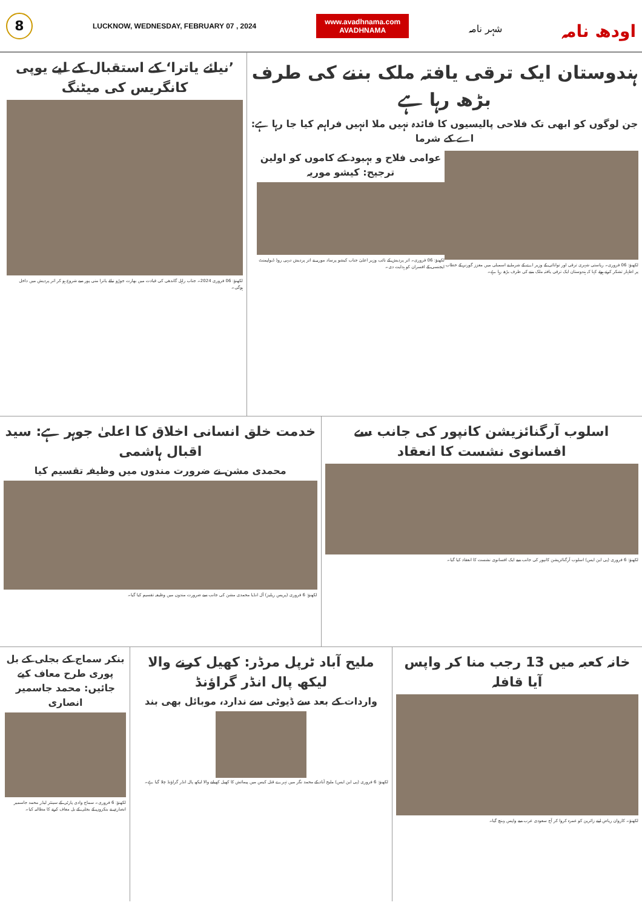8
LUCKNOW, WEDNESDAY, FEBRUARY 07 , 2024
www.avadhnama.com
AVADHNAMA
شہر نامہ
اودھ نامہ
ہندوستان ایک ترقی یافتہ ملک بننے کی طرف بڑھ رہا ہے
جن لوگوں کو ابھی تک فلاحی پالیسیوں کا فائدہ نہیں ملا انہیں فراہم کیا جا رہا ہے: اے کے شرما
لکھنؤ: 06 فروری۔ ریاستی شہری ترقی اور توانائی کے وزیر اے کے شرما نے اسمبلی میں معزز گورنر کے خطاب پر اظہار تشکر کرتے ہوئے کہا کہ ہندوستان ایک ترقی یافتہ ملک بننے کی طرف بڑھ رہا ہے۔
عوامی فلاح و بہبود کے کاموں کو اولین ترجیح: کیشو موریہ
لکھنؤ: 06 فروری۔ اتر پردیش کے نائب وزیر اعلیٰ جناب کیشو پرساد موریہ نے اتر پردیش دیہی روڈ ڈیولپمنٹ ایجنسی کے افسران کو ہدایت دی۔
’نیائے یاترا‘ کے استقبال کے لیے یوپی کانگریس کی میٹنگ
لکھنؤ: 06 فروری 2024۔ جناب راہل گاندھی کی قیادت میں بھارت جوڑو نیائے یاترا منی پور سے شروع ہو کر اتر پردیش میں داخل ہوگی۔
اسلوب آرگنائزیشن کانپور کی جانب سے افسانوی نشست کا انعقاد
لکھنؤ: 6 فروری (پی این ایس) اسلوب آرگنائزیشن کانپور کی جانب سے ایک افسانوی نشست کا انعقاد کیا گیا۔
خدمت خلق انسانی اخلاق کا اعلیٰ جوہر ہے: سید اقبال ہاشمی
محمدی مشن نے ضرورت مندوں میں وظیفہ تقسیم کیا
لکھنؤ: 6 فروری (پریس ریلیز) آل انڈیا محمدی مشن کی جانب سے ضرورت مندوں میں وظیفہ تقسیم کیا گیا۔
خانہ کعبہ میں 13 رجب منا کر واپس آیا قافلہ
لکھنؤ۔ کاروان ریاض اپنے زائرین کو عمرہ کروا کر آج سعودی عرب سے واپس پہنچ گیا۔
ملیح آباد ٹرپل مرڈر: کھیل کرنے والا لیکھ پال انڈر گراؤنڈ
واردات کے بعد سے ڈیوٹی سے ندارد، موبائل بھی بند
لکھنؤ: 6 فروری (پی این ایس) ملیح آباد کے محمد نگر میں تہرے قتل کیس میں پیمائش کا کھیل کھیلنے والا لیکھ پال انڈر گراؤنڈ چلا گیا ہے۔
بنکر سماج کے بجلی کے بل پوری طرح معاف کیے جائیں: محمد جاسمیر انصاری
لکھنؤ: 6 فروری۔ سماج وادی پارٹی کے سینئر لیڈر محمد جاسمیر انصاری نے بنکروں کے بجلی کے بل معاف کرنے کا مطالبہ کیا۔